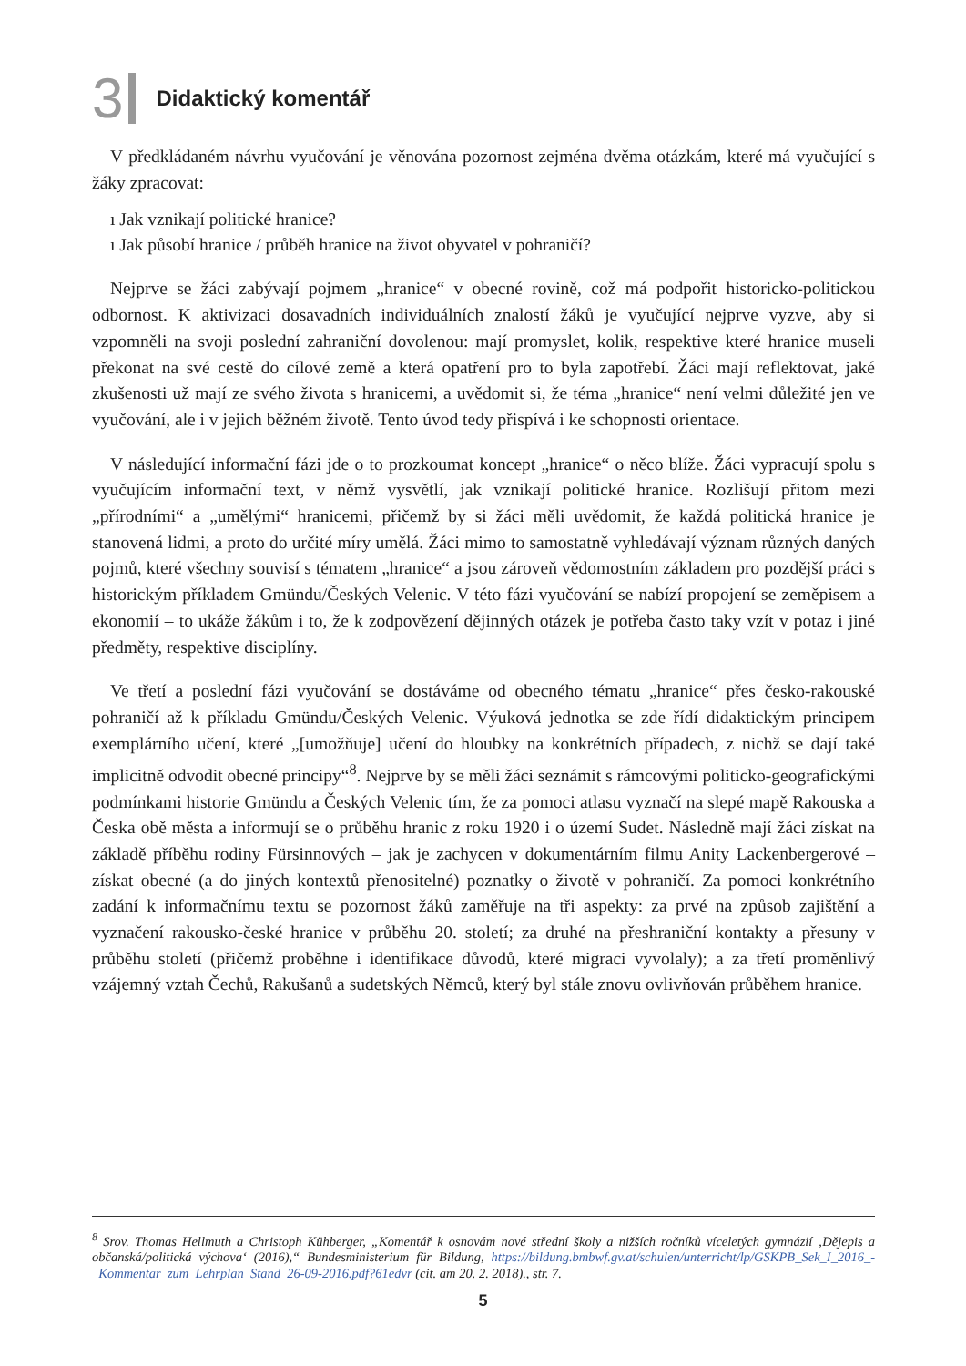3 Didaktický komentář
V předkládaném návrhu vyučování je věnována pozornost zejména dvěma otázkám, které má vyučující s žáky zpracovat:
ı Jak vznikají politické hranice?
ı Jak působí hranice / průběh hranice na život obyvatel v pohraničí?
Nejprve se žáci zabývají pojmem „hranice“ v obecné rovině, což má podpořit historicko-politickou odbornost. K aktivizaci dosavadních individuálních znalostí žáků je vyučující nejprve vyzve, aby si vzpomněli na svoji poslední zahraniční dovolenou: mají promyslet, kolik, respektive které hranice museli překonat na své cestě do cílové země a která opatření pro to byla zapotřebí. Žáci mají reflektovat, jaké zkušenosti už mají ze svého života s hranicemi, a uvědomit si, že téma „hranice“ není velmi důležité jen ve vyučování, ale i v jejich běžném životě. Tento úvod tedy přispívá i ke schopnosti orientace.
V následující informační fázi jde o to prozkoumat koncept „hranice“ o něco blíže. Žáci vypracují spolu s vyučujícím informační text, v němž vysvětlí, jak vznikají politické hranice. Rozlišují přitom mezi „přírodními“ a „umělými“ hranicemi, přičemž by si žáci měli uvědomit, že každá politická hranice je stanovená lidmi, a proto do určité míry umělá. Žáci mimo to samostatně vyhledávají význam různých daných pojmů, které všechny souvisí s tématem „hranice“ a jsou zároveň vědomostním základem pro pozdější práci s historickým příkladem Gmündu/Českých Velenic. V této fázi vyučování se nabízí propojení se zeměpisem a ekonomií – to ukáže žákům i to, že k zodpovězení dějinných otázek je potřeba často taky vzít v potaz i jiné předměty, respektive disciplíny.
Ve třetí a poslední fázi vyučování se dostáváme od obecného tématu „hranice“ přes česko-rakouské pohraničí až k příkladu Gmündu/Českých Velenic. Výuková jednotka se zde řídí didaktickým principem exemplárního učení, které „[umožňuje] učení do hloubky na konkrétních případech, z nichž se dají také implicitně odvodit obecné principy“<sup>8</sup>. Nejprve by se měli žáci seznámit s rámcovými politicko-geografickými podmínkami historie Gmündu a Českých Velenic tím, že za pomoci atlasu vyznačí na slepé mapě Rakouska a Česka obě města a informují se o průběhu hranic z roku 1920 i o území Sudet. Následně mají žáci získat na základě příběhu rodiny Fürsinnových – jak je zachycen v dokumentárním filmu Anity Lackenbergerové – získat obecné (a do jiných kontextů přenositelné) poznatky o životě v pohraničí. Za pomoci konkrétního zadání k informačnímu textu se pozornost žáků zaměřuje na tři aspekty: za prvé na způsob zajištění a vyznačení rakousko-české hranice v průběhu 20. století; za druhé na přeshraniční kontakty a přesuny v průběhu století (přičemž proběhne i identifikace důvodů, které migraci vyvolaly); a za třetí proměnlivý vzájemný vztah Čechů, Rakušanů a sudetských Němců, který byl stále znovu ovlivňován průběhem hranice.
<sup>8</sup> Srov. Thomas Hellmuth a Christoph Kühberger, „Komentář k osnovám nové střední školy a nižších ročníků víceletých gymnázií ‚Dějepis a občanská/politická výchova‘ (2016),“ Bundesministerium für Bildung, https://bildung.bmbwf.gv.at/schulen/unterricht/lp/GSKPB_Sek_I_2016_-_Kommentar_zum_Lehrplan_Stand_26-09-2016.pdf?61edvr (cit. am 20. 2. 2018)., str. 7.
5